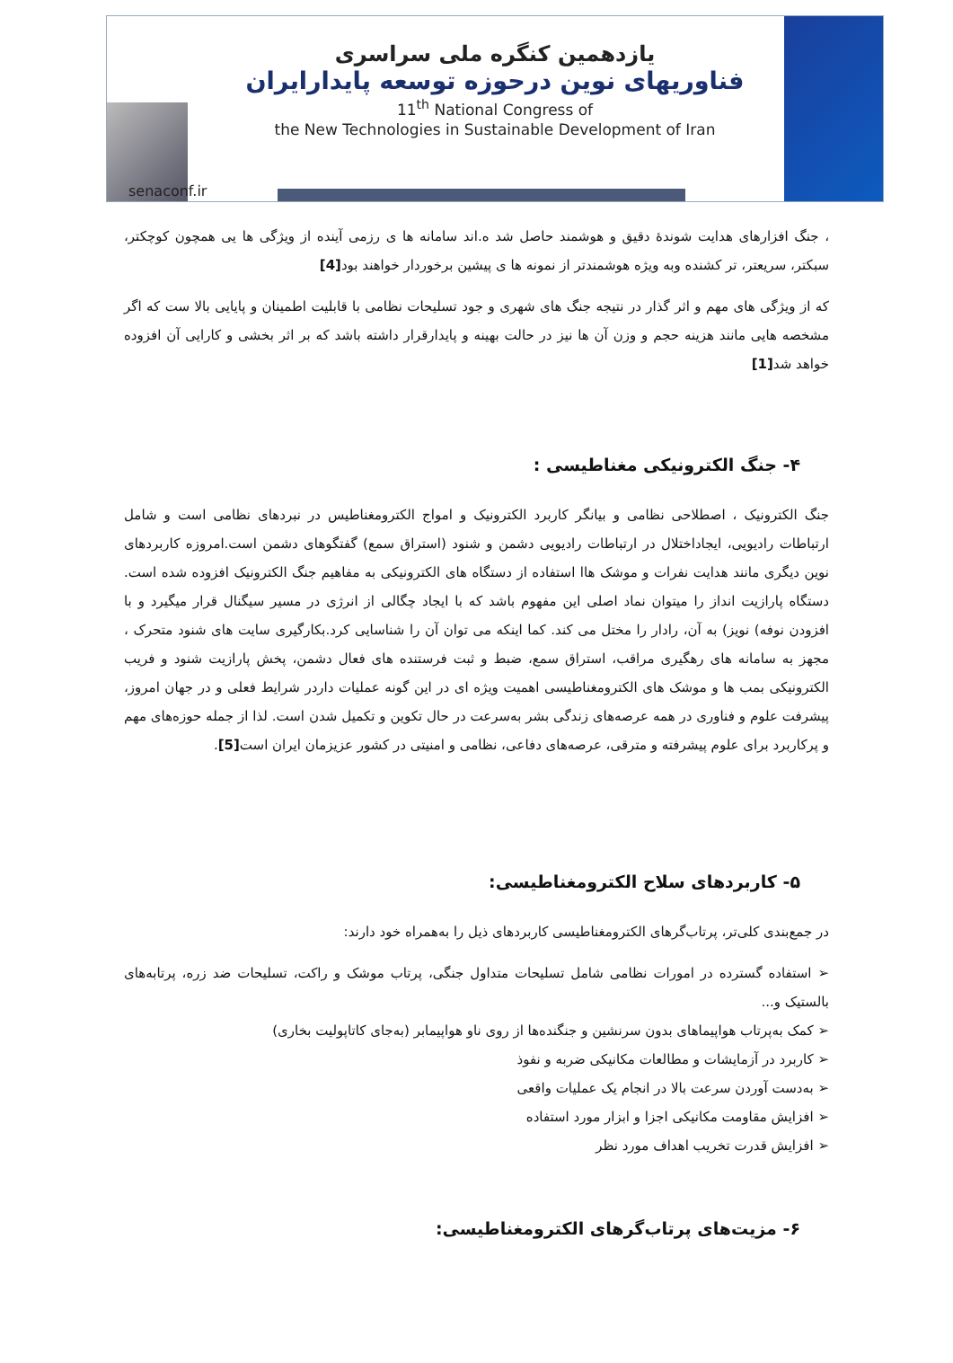یازدهمین کنگره ملی سراسری
فناوریهای نوین درحوزه توسعه پایدارایران
11<sup>th</sup> National Congress of
the New Technologies in Sustainable Development of Iran
senaconf.ir
، جنگ افزارهای هدایت شوندۀ دقیق و هوشمند حاصل شد ه.اند سامانه ها ی رزمی آینده از ویژگی ها یی همچون کوچکتر، سبکتر، سریعتر، تر کشنده وبه ویژه هوشمندتر از نمونه ها ی پیشین برخوردار خواهند بود[4]
که از ویژگی های مهم و اثر گذار در نتیجه جنگ های شهری و جود تسلیحات نظامی با قابلیت اطمینان و پایایی بالا ست که اگر مشخصه هایی مانند هزینه حجم و وزن آن ها نیز در حالت بهینه و پایدارقرار داشته باشد که بر اثر بخشی و کارایی آن افزوده خواهد شد[1]
۴- جنگ الکترونیکی مغناطیسی :
جنگ الکترونیک ، اصطلاحی نظامی و بیانگر کاربرد الکترونیک و امواج الکترومغناطیس در نبردهای نظامی است و شامل ارتباطات رادیویی، ایجاداختلال در ارتباطات رادیویی دشمن و شنود (استراق سمع) گفتگوهای دشمن است.امروزه کاربردهای نوین دیگری مانند هدایت نفرات و موشک هاا استفاده از دستگاه های الکترونیکی به مفاهیم جنگ الکترونیک افزوده شده است. دستگاه پارازیت انداز را میتوان نماد اصلی این مفهوم باشد که با ایجاد چگالی از انرژی در مسیر سیگنال قرار میگیرد و با افزودن نوفه) نویز) به آن، رادار را مختل می کند. کما اینکه می توان آن را شناسایی کرد.بکارگیری سایت های شنود متحرک ، مجهز به سامانه های رهگیری مراقب، استراق سمع، ضبط و ثبت فرستنده های فعال دشمن، پخش پارازیت شنود و فریب الکترونیکی بمب ها و موشک های الکترومغناطیسی اهمیت ویژه ای در این گونه عملیات داردر شرایط فعلی و در جهان امروز، پیشرفت علوم و فناوری در همه عرصه‌های زندگی بشر به‌سرعت در حال تکوین و تکمیل شدن است. لذا از جمله حوزه‌های مهم و پرکاربرد برای علوم پیشرفته و مترقی، عرصه‌های دفاعی، نظامی و امنیتی در کشور عزیزمان ایران است[5].
۵- کاربردهای سلاح الکترومغناطیسی:
در جمع‌بندی کلی‌تر، پرتاب‌گرهای الکترومغناطیسی کاربردهای ذیل را به‌همراه خود دارند:
➢ استفاده گسترده در امورات نظامی شامل تسلیحات متداول جنگی، پرتاب موشک و راکت، تسلیحات ضد زره، پرتابه‌های بالستیک و...
➢ کمک به‌پرتاب هواپیماهای بدون سرنشین و جنگنده‌ها از روی ناو هواپیمابر (به‌جای کاتاپولیت بخاری)
➢ کاربرد در آزمایشات و مطالعات مکانیکی ضربه و نفوذ
➢ به‌دست آوردن سرعت بالا در انجام یک عملیات واقعی
➢ افزایش مقاومت مکانیکی اجزا و ابزار مورد استفاده
➢ افزایش قدرت تخریب اهداف مورد نظر
۶- مزیت‌های پرتاب‌گرهای الکترومغناطیسی: